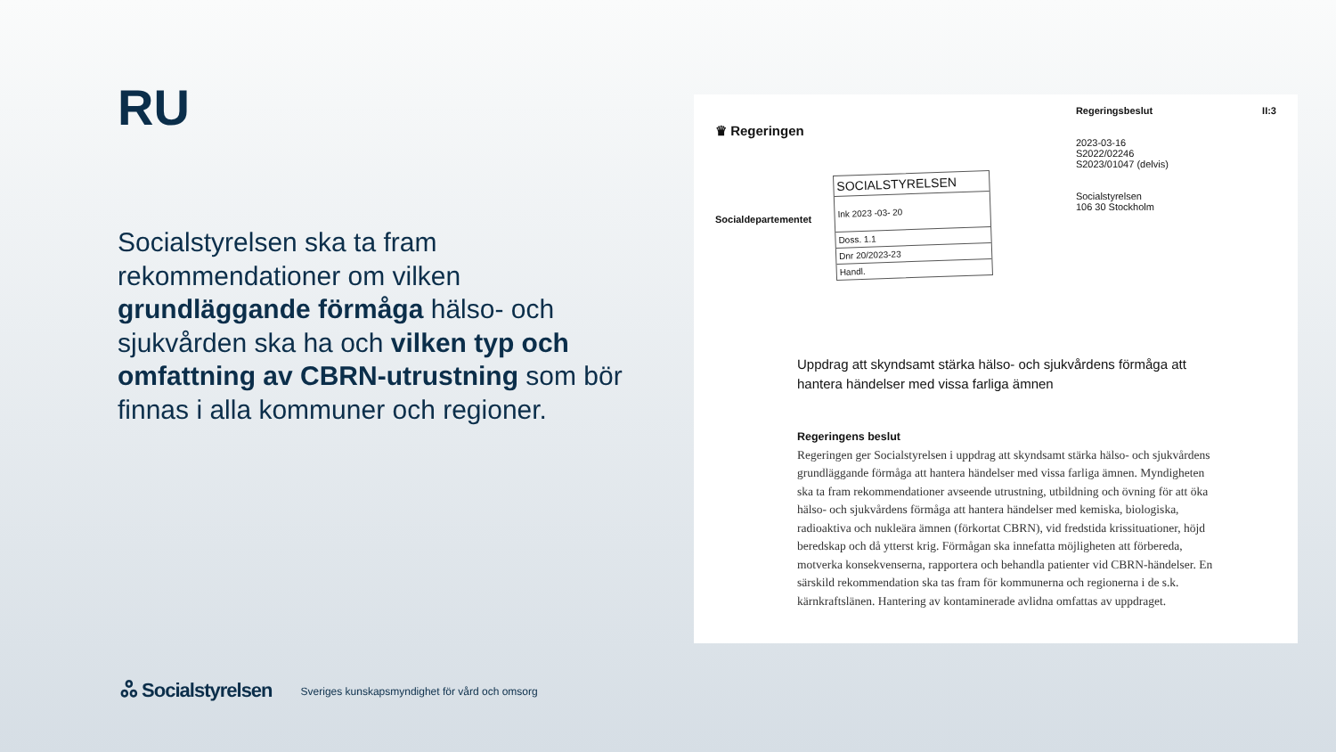RU
Socialstyrelsen ska ta fram rekommendationer om vilken grundläggande förmåga hälso- och sjukvården ska ha och vilken typ och omfattning av CBRN-utrustning som bör finnas i alla kommuner och regioner.
♛ Regeringen
Regeringsbeslut
2023-03-16
S2022/02246
S2023/01047 (delvis)
Socialstyrelsen
106 30 Stockholm
II:3
Socialdepartementet
SOCIALSTYRELSEN
Ink 2023 -03- 20
Doss. 1.1
Dnr 20/2023-23
Handl.
Uppdrag att skyndsamt stärka hälso- och sjukvårdens förmåga att hantera händelser med vissa farliga ämnen
Regeringens beslut
Regeringen ger Socialstyrelsen i uppdrag att skyndsamt stärka hälso- och sjukvårdens grundläggande förmåga att hantera händelser med vissa farliga ämnen. Myndigheten ska ta fram rekommendationer avseende utrustning, utbildning och övning för att öka hälso- och sjukvårdens förmåga att hantera händelser med kemiska, biologiska, radioaktiva och nukleära ämnen (förkortat CBRN), vid fredstida krissituationer, höjd beredskap och då ytterst krig. Förmågan ska innefatta möjligheten att förbereda, motverka konsekvenserna, rapportera och behandla patienter vid CBRN-händelser. En särskild rekommendation ska tas fram för kommunerna och regionerna i de s.k. kärnkraftslänen. Hantering av kontaminerade avlidna omfattas av uppdraget.
ஃ Socialstyrelsen
Sveriges kunskapsmyndighet för vård och omsorg